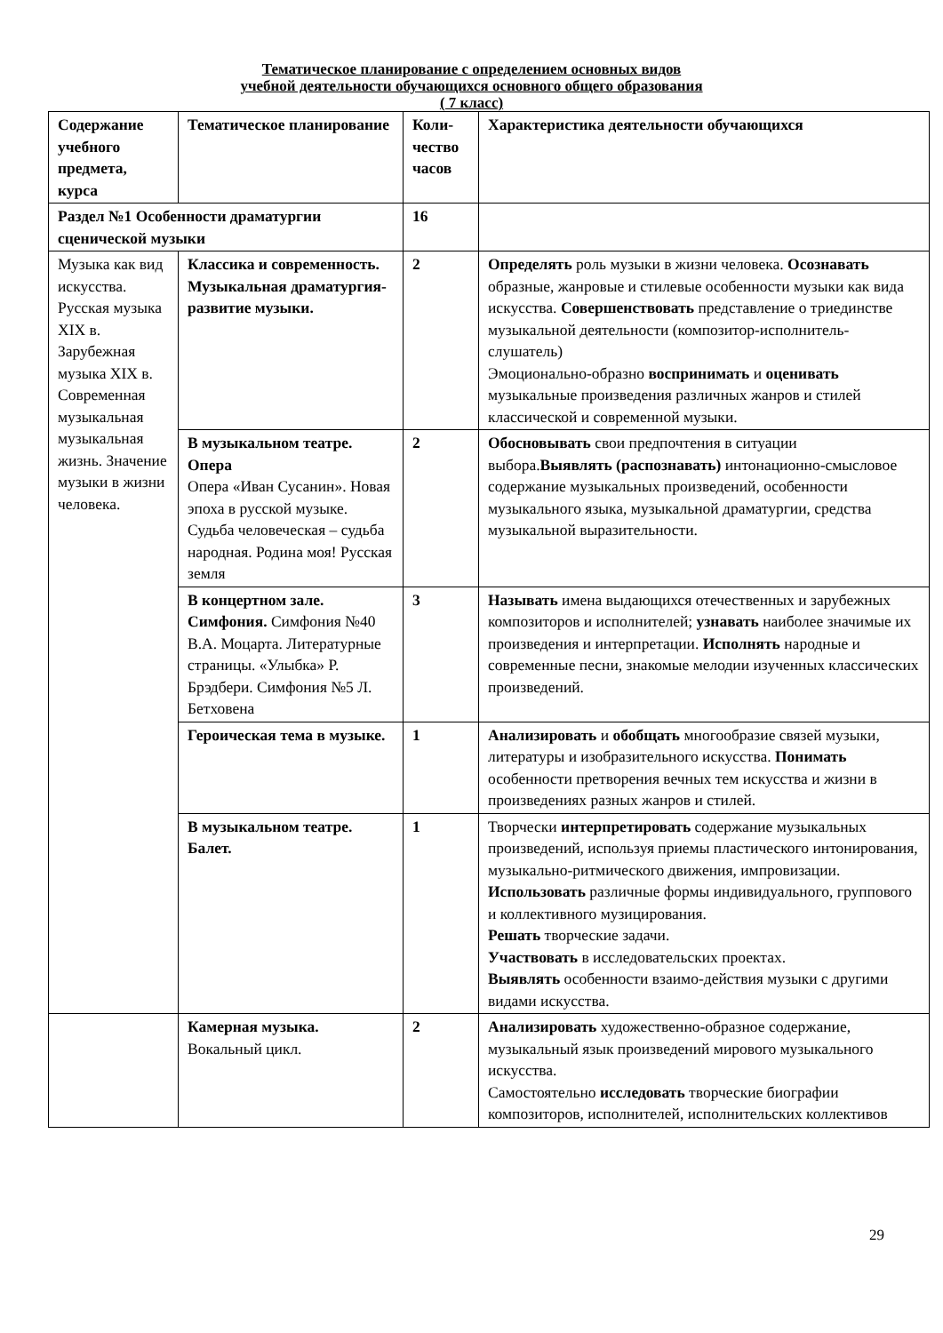Тематическое планирование с определением основных видов
учебной деятельности обучающихся основного общего образования
( 7 класс)
| Содержание учебного предмета, курса | Тематическое планирование | Коли-чество часов | Характеристика деятельности обучающихся |
| --- | --- | --- | --- |
| Раздел №1 Особенности драматургии сценической музыки | | 16 | |
| Музыка как вид искусства. Русская музыка XIX в. Зарубежная музыка XIX в. Современная музыкальная музыкальная жизнь. Значение музыки в жизни человека. | Классика и современность. Музыкальная драматургия-развитие музыки. | 2 | Определять роль музыки в жизни человека. Осознавать образные, жанровые и стилевые особенности музыки как вида искусства. Совершенствовать представление о триединстве музыкальной деятельности (композитор-исполнитель-слушатель) Эмоционально-образно воспринимать и оценивать музыкальные произведения различных жанров и стилей классической и современной музыки. |
| | В музыкальном театре. Опера Опера «Иван Сусанин». Новая эпоха в русской музыке. Судьба человеческая – судьба народная. Родина моя! Русская земля | 2 | Обосновывать свои предпочтения в ситуации выбора. Выявлять (распознавать) интонационно-смысловое содержание музыкальных произведений, особенности музыкального языка, музыкальной драматургии, средства музыкальной выразительности. |
| | В концертном зале. Симфония. Симфония №40 В.А. Моцарта. Литературные страницы. «Улыбка» Р. Брэдбери. Симфония №5 Л. Бетховена | 3 | Называть имена выдающихся отечественных и зарубежных композиторов и исполнителей; узнавать наиболее значимые их произведения и интерпретации. Исполнять народные и современные песни, знакомые мелодии изученных классических произведений. |
| | Героическая тема в музыке. | 1 | Анализировать и обобщать многообразие связей музыки, литературы и изобразительного искусства. Понимать особенности претворения вечных тем искусства и жизни в произведениях разных жанров и стилей. |
| | В музыкальном театре. Балет. | 1 | Творчески интерпретировать содержание музыкальных произведений, используя приемы пластического интонирования, музыкально-ритмического движения, импровизации. Использовать различные формы индивидуального, группового и коллективного музицирования. Решать творческие задачи. Участвовать в исследовательских проектах. Выявлять особенности взаимо-действия музыки с другими видами искусства. |
| | Камерная музыка. Вокальный цикл. | 2 | Анализировать художественно-образное содержание, музыкальный язык произведений мирового музыкального искусства. Самостоятельно исследовать творческие биографии композиторов, исполнителей, исполнительских коллективов |
29